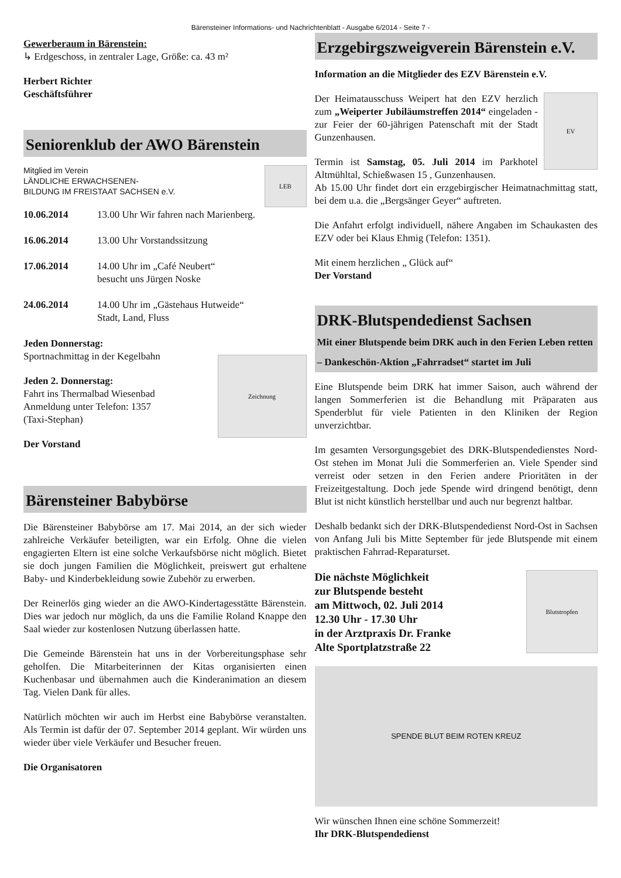Bärensteiner Informations- und Nachrichtenblatt - Ausgabe 6/2014 - Seite 7 -
Gewerberaum in Bärenstein:
↳ Erdgeschoss, in zentraler Lage, Größe: ca. 43 m²
Herbert Richter
Geschäftsführer
Seniorenklub der AWO Bärenstein
LEB
Mitglied im Verein
LÄNDLICHE ERWACHSENEN-
BILDUNG IM FREISTAAT SACHSEN e.V.
10.06.2014 13.00 Uhr Wir fahren nach Marienberg.
16.06.2014 13.00 Uhr Vorstandssitzung
17.06.2014 14.00 Uhr im „Café Neubert“
besucht uns Jürgen Noske
24.06.2014 14.00 Uhr im „Gästehaus Hutweide“
Stadt, Land, Fluss
Zeichnung
Jeden Donnerstag:
Sportnachmittag in der Kegelbahn
Jeden 2. Donnerstag:
Fahrt ins Thermalbad Wiesenbad
Anmeldung unter Telefon: 1357
(Taxi-Stephan)
Der Vorstand
Bärensteiner Babybörse
Die Bärensteiner Babybörse am 17. Mai 2014, an der sich wieder zahlreiche Verkäufer beteiligten, war ein Erfolg. Ohne die vielen engagierten Eltern ist eine solche Verkaufsbörse nicht möglich. Bietet sie doch jungen Familien die Möglichkeit, preiswert gut erhaltene Baby- und Kinderbekleidung sowie Zubehör zu erwerben.
Der Reinerlös ging wieder an die AWO-Kindertagesstätte Bärenstein. Dies war jedoch nur möglich, da uns die Familie Roland Knappe den Saal wieder zur kostenlosen Nutzung überlassen hatte.
Die Gemeinde Bärenstein hat uns in der Vorbereitungsphase sehr geholfen. Die Mitarbeiterinnen der Kitas organisierten einen Kuchenbasar und übernahmen auch die Kinderanimation an diesem Tag. Vielen Dank für alles.
Natürlich möchten wir auch im Herbst eine Babybörse veranstalten. Als Termin ist dafür der 07. September 2014 geplant. Wir würden uns wieder über viele Verkäufer und Besucher freuen.
Die Organisatoren
Erzgebirgszweigverein Bärenstein e.V.
Information an die Mitglieder des EZV Bärenstein e.V.
EV
Der Heimatausschuss Weipert hat den EZV herzlich zum „Weiperter Jubiläumstreffen 2014“ eingeladen - zur Feier der 60-jährigen Patenschaft mit der Stadt Gunzenhausen.
Termin ist Samstag, 05. Juli 2014 im Parkhotel Altmühltal, Schießwasen 15 , Gunzenhausen.
Ab 15.00 Uhr findet dort ein erzgebirgischer Heimatnachmittag statt, bei dem u.a. die „Bergsänger Geyer“ auftreten.
Die Anfahrt erfolgt individuell, nähere Angaben im Schaukasten des EZV oder bei Klaus Ehmig (Telefon: 1351).
Mit einem herzlichen „ Glück auf“
Der Vorstand
DRK-Blutspendedienst Sachsen
Mit einer Blutspende beim DRK auch in den Ferien Leben retten – Dankeschön-Aktion „Fahrradset“ startet im Juli
Eine Blutspende beim DRK hat immer Saison, auch während der langen Sommerferien ist die Behandlung mit Präparaten aus Spenderblut für viele Patienten in den Kliniken der Region unverzichtbar.
Im gesamten Versorgungsgebiet des DRK-Blutspendedienstes Nord-Ost stehen im Monat Juli die Sommerferien an. Viele Spender sind verreist oder setzen in den Ferien andere Prioritäten in der Freizeitgestaltung. Doch jede Spende wird dringend benötigt, denn Blut ist nicht künstlich herstellbar und auch nur begrenzt haltbar.
Deshalb bedankt sich der DRK-Blutspendedienst Nord-Ost in Sachsen von Anfang Juli bis Mitte September für jede Blutspende mit einem praktischen Fahrrad-Reparaturset.
Blutstropfen
Die nächste Möglichkeit
zur Blutspende besteht
am Mittwoch, 02. Juli 2014
12.30 Uhr - 17.30 Uhr
in der Arztpraxis Dr. Franke
Alte Sportplatzstraße 22
SPENDE BLUT BEIM ROTEN KREUZ
Wir wünschen Ihnen eine schöne Sommerzeit!
Ihr DRK-Blutspendedienst